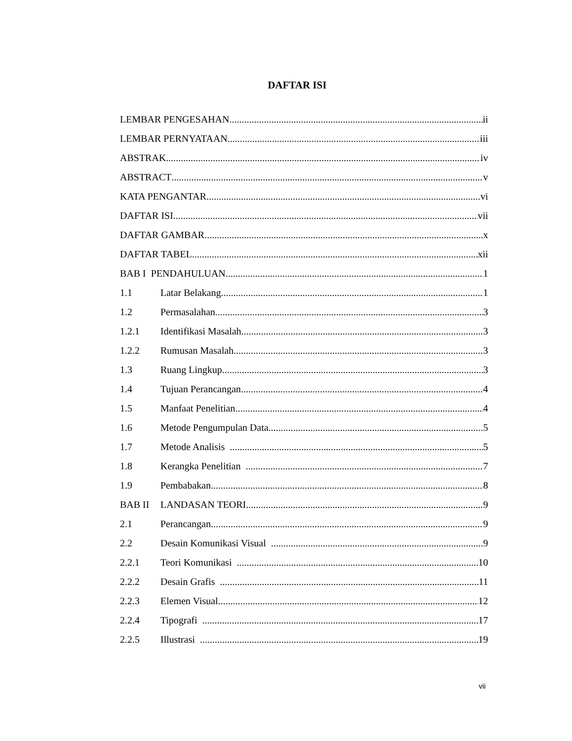DAFTAR ISI
LEMBAR PENGESAHAN ii
LEMBAR PERNYATAAN iii
ABSTRAK iv
ABSTRACT v
KATA PENGANTAR vi
DAFTAR ISI vii
DAFTAR GAMBAR x
DAFTAR TABEL xii
BAB I PENDAHULUAN 1
1.1 Latar Belakang 1
1.2 Permasalahan 3
1.2.1 Identifikasi Masalah 3
1.2.2 Rumusan Masalah 3
1.3 Ruang Lingkup 3
1.4 Tujuan Perancangan 4
1.5 Manfaat Penelitian 4
1.6 Metode Pengumpulan Data 5
1.7 Metode Analisis 5
1.8 Kerangka Penelitian 7
1.9 Pembabakan 8
BAB II LANDASAN TEORI 9
2.1 Perancangan 9
2.2 Desain Komunikasi Visual 9
2.2.1 Teori Komunikasi 10
2.2.2 Desain Grafis 11
2.2.3 Elemen Visual 12
2.2.4 Tipografi 17
2.2.5 Illustrasi 19
vii